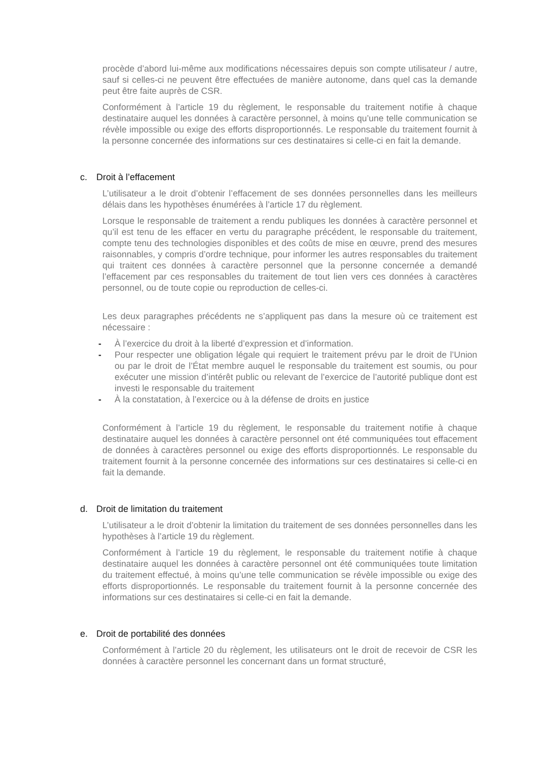procède d’abord lui-même aux modifications nécessaires depuis son compte utilisateur / autre, sauf si celles-ci ne peuvent être effectuées de manière autonome, dans quel cas la demande peut être faite auprès de CSR.
Conformément à l’article 19 du règlement, le responsable du traitement notifie à chaque destinataire auquel les données à caractère personnel, à moins qu’une telle communication se révèle impossible ou exige des efforts disproportionnés. Le responsable du traitement fournit à la personne concernée des informations sur ces destinataires si celle-ci en fait la demande.
c. Droit à l’effacement
L’utilisateur a le droit d’obtenir l’effacement de ses données personnelles dans les meilleurs délais dans les hypothèses énumérées à l’article 17 du règlement.
Lorsque le responsable de traitement a rendu publiques les données à caractère personnel et qu’il est tenu de les effacer en vertu du paragraphe précédent, le responsable du traitement, compte tenu des technologies disponibles et des coûts de mise en œuvre, prend des mesures raisonnables, y compris d’ordre technique, pour informer les autres responsables du traitement qui traitent ces données à caractère personnel que la personne concernée a demandé l’effacement par ces responsables du traitement de tout lien vers ces données à caractères personnel, ou de toute copie ou reproduction de celles-ci.
Les deux paragraphes précédents ne s’appliquent pas dans la mesure où ce traitement est nécessaire :
- À l’exercice du droit à la liberté d’expression et d’information.
- Pour respecter une obligation légale qui requiert le traitement prévu par le droit de l’Union ou par le droit de l’État membre auquel le responsable du traitement est soumis, ou pour exécuter une mission d’intérêt public ou relevant de l’exercice de l’autorité publique dont est investi le responsable du traitement
- À la constatation, à l’exercice ou à la défense de droits en justice
Conformément à l’article 19 du règlement, le responsable du traitement notifie à chaque destinataire auquel les données à caractère personnel ont été communiquées tout effacement de données à caractères personnel ou exige des efforts disproportionnés. Le responsable du traitement fournit à la personne concernée des informations sur ces destinataires si celle-ci en fait la demande.
d. Droit de limitation du traitement
L’utilisateur a le droit d’obtenir la limitation du traitement de ses données personnelles dans les hypothèses à l’article 19 du règlement.
Conformément à l’article 19 du règlement, le responsable du traitement notifie à chaque destinataire auquel les données à caractère personnel ont été communiquées toute limitation du traitement effectué, à moins qu’une telle communication se révèle impossible ou exige des efforts disproportionnés. Le responsable du traitement fournit à la personne concernée des informations sur ces destinataires si celle-ci en fait la demande.
e. Droit de portabilité des données
Conformément à l’article 20 du règlement, les utilisateurs ont le droit de recevoir de CSR les données à caractère personnel les concernant dans un format structuré,